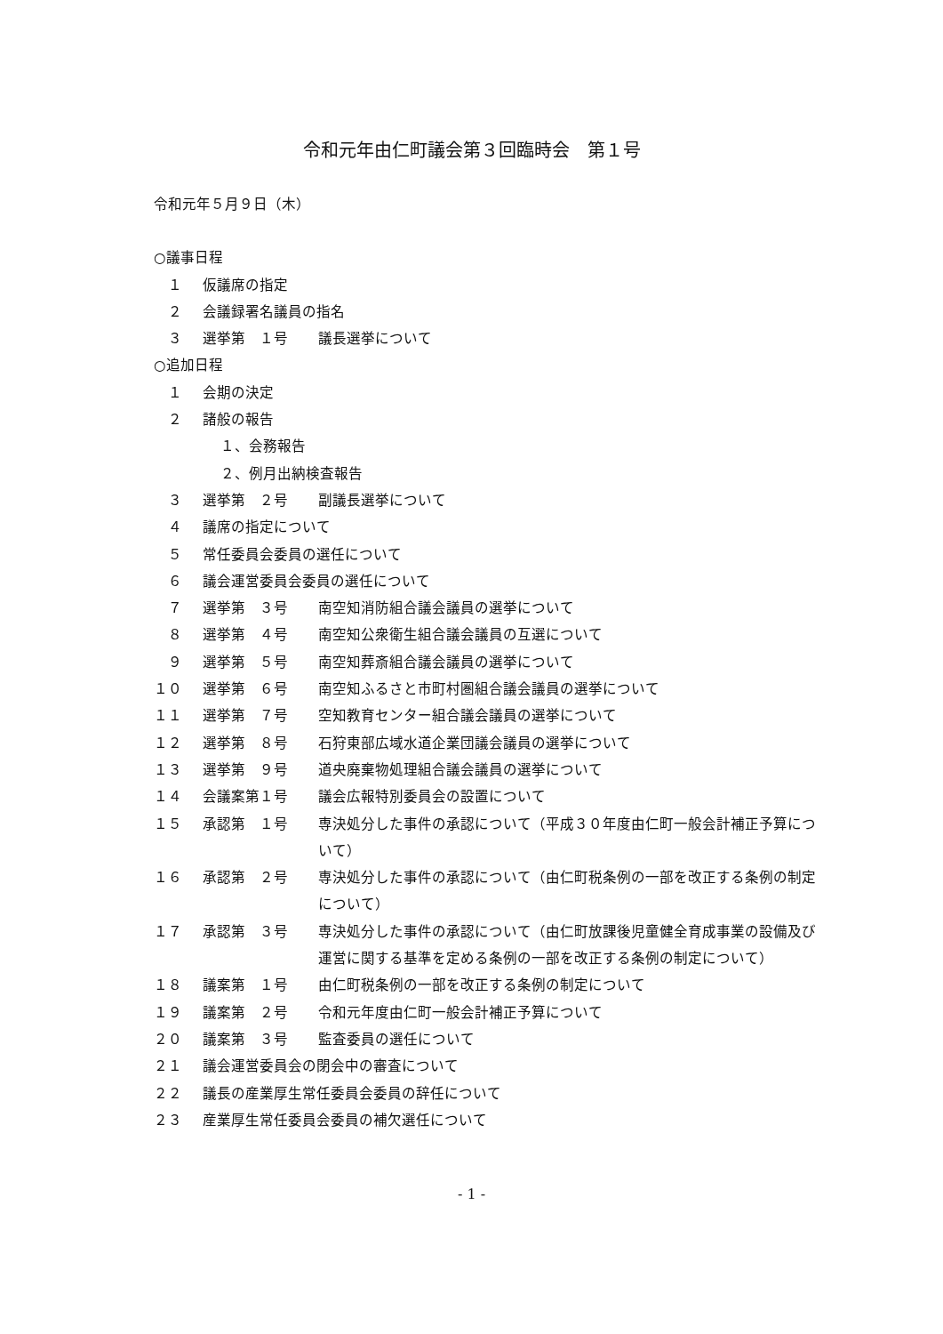令和元年由仁町議会第３回臨時会　第１号
令和元年５月９日（木）
○議事日程
　１ 仮議席の指定
　２ 会議録署名議員の指名
　３ 選挙第　１号 議長選挙について
○追加日程
　１ 会期の決定
　２ 諸般の報告
１、会務報告
２、例月出納検査報告
　３ 選挙第　２号 副議長選挙について
　４ 議席の指定について
　５ 常任委員会委員の選任について
　６ 議会運営委員会委員の選任について
　７ 選挙第　３号 南空知消防組合議会議員の選挙について
　８ 選挙第　４号 南空知公衆衛生組合議会議員の互選について
　９ 選挙第　５号 南空知葬斎組合議会議員の選挙について
１０ 選挙第　６号 南空知ふるさと市町村圏組合議会議員の選挙について
１１ 選挙第　７号 空知教育センター組合議会議員の選挙について
１２ 選挙第　８号 石狩東部広域水道企業団議会議員の選挙について
１３ 選挙第　９号 道央廃棄物処理組合議会議員の選挙について
１４ 会議案第１号 議会広報特別委員会の設置について
１５ 承認第　１号 専決処分した事件の承認について（平成３０年度由仁町一般会計補正予算について）
１６ 承認第　２号 専決処分した事件の承認について（由仁町税条例の一部を改正する条例の制定について）
１７ 承認第　３号 専決処分した事件の承認について（由仁町放課後児童健全育成事業の設備及び運営に関する基準を定める条例の一部を改正する条例の制定について）
１８ 議案第　１号 由仁町税条例の一部を改正する条例の制定について
１９ 議案第　２号 令和元年度由仁町一般会計補正予算について
２０ 議案第　３号 監査委員の選任について
２１ 議会運営委員会の閉会中の審査について
２２ 議長の産業厚生常任委員会委員の辞任について
２３ 産業厚生常任委員会委員の補欠選任について
- 1 -